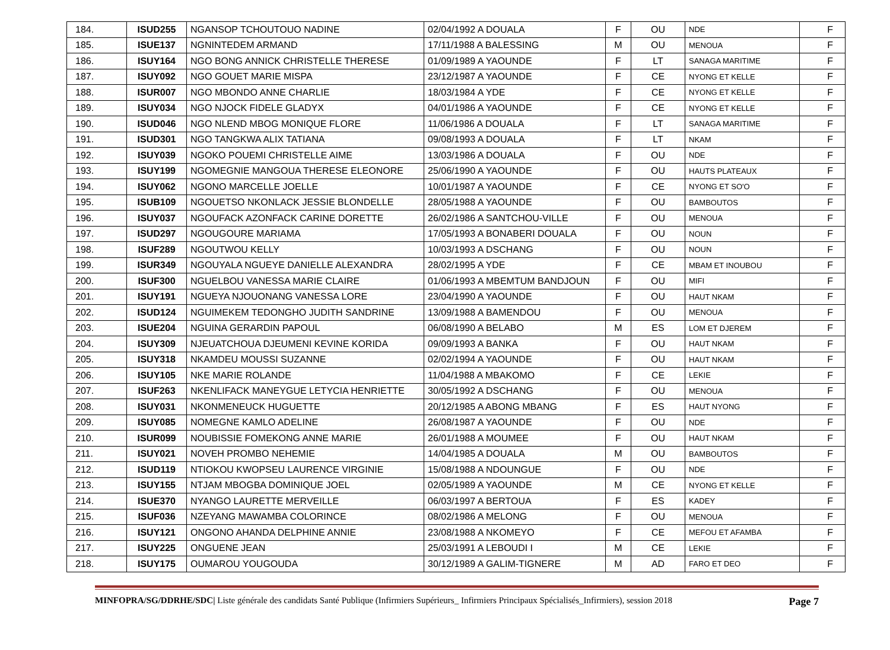| 184. | ISUD255 | NGANSOP TCHOUTOUO NADINE | 02/04/1992 A DOUALA | F | OU | NDE | F |
| 185. | ISUE137 | NGNINTEDEM ARMAND | 17/11/1988 A BALESSING | M | OU | MENOUA | F |
| 186. | ISUY164 | NGO BONG ANNICK CHRISTELLE THERESE | 01/09/1989 A YAOUNDE | F | LT | SANAGA MARITIME | F |
| 187. | ISUY092 | NGO GOUET MARIE MISPA | 23/12/1987 A YAOUNDE | F | CE | NYONG ET KELLE | F |
| 188. | ISUR007 | NGO MBONDO ANNE CHARLIE | 18/03/1984 A YDE | F | CE | NYONG ET KELLE | F |
| 189. | ISUY034 | NGO NJOCK FIDELE GLADYX | 04/01/1986 A YAOUNDE | F | CE | NYONG ET KELLE | F |
| 190. | ISUD046 | NGO NLEND MBOG MONIQUE FLORE | 11/06/1986 A DOUALA | F | LT | SANAGA MARITIME | F |
| 191. | ISUD301 | NGO TANGKWA ALIX TATIANA | 09/08/1993 A DOUALA | F | LT | NKAM | F |
| 192. | ISUY039 | NGOKO POUEMI CHRISTELLE AIME | 13/03/1986 A DOUALA | F | OU | NDE | F |
| 193. | ISUY199 | NGOMEGNIE MANGOUA THERESE ELEONORE | 25/06/1990 A YAOUNDE | F | OU | HAUTS PLATEAUX | F |
| 194. | ISUY062 | NGONO MARCELLE JOELLE | 10/01/1987 A YAOUNDE | F | CE | NYONG ET SO'O | F |
| 195. | ISUB109 | NGOUETSO NKONLACK JESSIE BLONDELLE | 28/05/1988 A YAOUNDE | F | OU | BAMBOUTOS | F |
| 196. | ISUY037 | NGOUFACK AZONFACK CARINE DORETTE | 26/02/1986 A SANTCHOU-VILLE | F | OU | MENOUA | F |
| 197. | ISUD297 | NGOUGOURE MARIAMA | 17/05/1993 A BONABERI DOUALA | F | OU | NOUN | F |
| 198. | ISUF289 | NGOUTWOU KELLY | 10/03/1993 A DSCHANG | F | OU | NOUN | F |
| 199. | ISUR349 | NGOUYALA NGUEYE DANIELLE ALEXANDRA | 28/02/1995 A YDE | F | CE | MBAM ET INOUBOU | F |
| 200. | ISUF300 | NGUELBOU VANESSA MARIE CLAIRE | 01/06/1993 A MBEMTUM BANDJOUN | F | OU | MIFI | F |
| 201. | ISUY191 | NGUEYA NJOUONANG VANESSA LORE | 23/04/1990 A YAOUNDE | F | OU | HAUT NKAM | F |
| 202. | ISUD124 | NGUIMEKEM TEDONGHO JUDITH SANDRINE | 13/09/1988 A BAMENDOU | F | OU | MENOUA | F |
| 203. | ISUE204 | NGUINA GERARDIN PAPOUL | 06/08/1990 A BELABO | M | ES | LOM ET DJEREM | F |
| 204. | ISUY309 | NJEUATCHOUA DJEUMENI KEVINE KORIDA | 09/09/1993 A BANKA | F | OU | HAUT NKAM | F |
| 205. | ISUY318 | NKAMDEU MOUSSI SUZANNE | 02/02/1994 A YAOUNDE | F | OU | HAUT NKAM | F |
| 206. | ISUY105 | NKE MARIE ROLANDE | 11/04/1988 A MBAKOMO | F | CE | LEKIE | F |
| 207. | ISUF263 | NKENLIFACK MANEYGUE LETYCIA HENRIETTE | 30/05/1992 A DSCHANG | F | OU | MENOUA | F |
| 208. | ISUY031 | NKONMENEUCK HUGUETTE | 20/12/1985 A ABONG MBANG | F | ES | HAUT NYONG | F |
| 209. | ISUY085 | NOMEGNE KAMLO ADELINE | 26/08/1987 A YAOUNDE | F | OU | NDE | F |
| 210. | ISUR099 | NOUBISSIE FOMEKONG ANNE MARIE | 26/01/1988 A MOUMEE | F | OU | HAUT NKAM | F |
| 211. | ISUY021 | NOVEH PROMBO NEHEMIE | 14/04/1985 A DOUALA | M | OU | BAMBOUTOS | F |
| 212. | ISUD119 | NTIOKOU KWOPSEU LAURENCE VIRGINIE | 15/08/1988 A NDOUNGUE | F | OU | NDE | F |
| 213. | ISUY155 | NTJAM MBOGBA DOMINIQUE JOEL | 02/05/1989 A YAOUNDE | M | CE | NYONG ET KELLE | F |
| 214. | ISUE370 | NYANGO LAURETTE MERVEILLE | 06/03/1997 A BERTOUA | F | ES | KADEY | F |
| 215. | ISUF036 | NZEYANG MAWAMBA COLORINCE | 08/02/1986 A MELONG | F | OU | MENOUA | F |
| 216. | ISUY121 | ONGONO AHANDA DELPHINE ANNIE | 23/08/1988 A NKOMEYO | F | CE | MEFOU ET AFAMBA | F |
| 217. | ISUY225 | ONGUENE JEAN | 25/03/1991 A LEBOUDI I | M | CE | LEKIE | F |
| 218. | ISUY175 | OUMAROU YOUGOUDA | 30/12/1989 A GALIM-TIGNERE | M | AD | FARO ET DEO | F |
MINFOPRA/SG/DDRHE/SDC| Liste générale des candidats Santé Publique (Infirmiers Supérieurs_ Infirmiers Principaux Spécialisés_Infirmiers), session 2018 Page 7